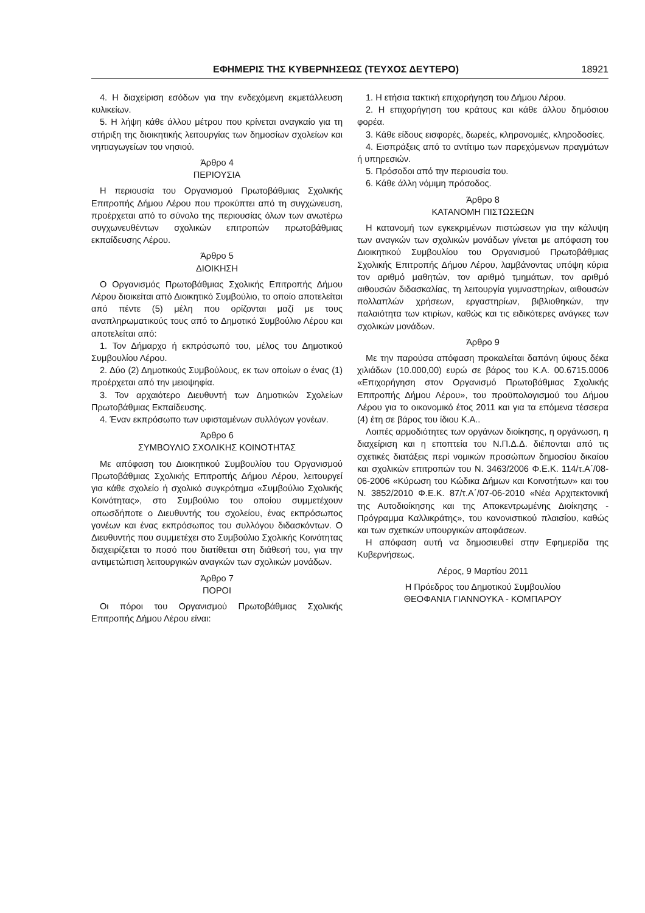ΕΦΗΜΕΡΙΣ ΤΗΣ ΚΥΒΕΡΝΗΣΕΩΣ (ΤΕΥΧΟΣ ΔΕΥΤΕΡΟ) 18921
4. Η διαχείριση εσόδων για την ενδεχόμενη εκμετάλλευση κυλικείων.
5. Η λήψη κάθε άλλου μέτρου που κρίνεται αναγκαίο για τη στήριξη της διοικητικής λειτουργίας των δημοσίων σχολείων και νηπιαγωγείων του νησιού.
Άρθρο 4
ΠΕΡΙΟΥΣΙΑ
Η περιουσία του Οργανισμού Πρωτοβάθμιας Σχολικής Επιτροπής Δήμου Λέρου που προκύπτει από τη συγχώνευση, προέρχεται από το σύνολο της περιουσίας όλων των ανωτέρω συγχωνευθέντων σχολικών επιτροπών πρωτοβάθμιας εκπαίδευσης Λέρου.
Άρθρο 5
ΔΙΟΙΚΗΣΗ
Ο Οργανισμός Πρωτοβάθμιας Σχολικής Επιτροπής Δήμου Λέρου διοικείται από Διοικητικό Συμβούλιο, το οποίο αποτελείται από πέντε (5) μέλη που ορίζονται μαζί με τους αναπληρωματικούς τους από το Δημοτικό Συμβούλιο Λέρου και αποτελείται από:
1. Τον Δήμαρχο ή εκπρόσωπό του, μέλος του Δημοτικού Συμβουλίου Λέρου.
2. Δύο (2) Δημοτικούς Συμβούλους, εκ των οποίων ο ένας (1) προέρχεται από την μειοψηφία.
3. Τον αρχαιότερο Διευθυντή των Δημοτικών Σχολείων Πρωτοβάθμιας Εκπαίδευσης.
4. Έναν εκπρόσωπο των υφισταμένων συλλόγων γονέων.
Άρθρο 6
ΣΥΜΒΟΥΛΙΟ ΣΧΟΛΙΚΗΣ ΚΟΙΝΟΤΗΤΑΣ
Με απόφαση του Διοικητικού Συμβουλίου του Οργανισμού Πρωτοβάθμιας Σχολικής Επιτροπής Δήμου Λέρου, λειτουργεί για κάθε σχολείο ή σχολικό συγκρότημα «Συμβούλιο Σχολικής Κοινότητας», στο Συμβούλιο του οποίου συμμετέχουν οπωσδήποτε ο Διευθυντής του σχολείου, ένας εκπρόσωπος γονέων και ένας εκπρόσωπος του συλλόγου διδασκόντων. Ο Διευθυντής που συμμετέχει στο Συμβούλιο Σχολικής Κοινότητας διαχειρίζεται το ποσό που διατίθεται στη διάθεσή του, για την αντιμετώπιση λειτουργικών αναγκών των σχολικών μονάδων.
Άρθρο 7
ΠΟΡΟΙ
Οι πόροι του Οργανισμού Πρωτοβάθμιας Σχολικής Επιτροπής Δήμου Λέρου είναι:
1. Η ετήσια τακτική επιχορήγηση του Δήμου Λέρου.
2. Η επιχορήγηση του κράτους και κάθε άλλου δημόσιου φορέα.
3. Κάθε είδους εισφορές, δωρεές, κληρονομιές, κληροδοσίες.
4. Εισπράξεις από το αντίτιμο των παρεχόμενων πραγμάτων ή υπηρεσιών.
5. Πρόσοδοι από την περιουσία του.
6. Κάθε άλλη νόμιμη πρόσοδος.
Άρθρο 8
ΚΑΤΑΝΟΜΗ ΠΙΣΤΩΣΕΩΝ
Η κατανομή των εγκεκριμένων πιστώσεων για την κάλυψη των αναγκών των σχολικών μονάδων γίνεται με απόφαση του Διοικητικού Συμβουλίου του Οργανισμού Πρωτοβάθμιας Σχολικής Επιτροπής Δήμου Λέρου, λαμβάνοντας υπόψη κύρια τον αριθμό μαθητών, τον αριθμό τμημάτων, τον αριθμό αιθουσών διδασκαλίας, τη λειτουργία γυμναστηρίων, αιθουσών πολλαπλών χρήσεων, εργαστηρίων, βιβλιοθηκών, την παλαιότητα των κτιρίων, καθώς και τις ειδικότερες ανάγκες των σχολικών μονάδων.
Άρθρο 9
Με την παρούσα απόφαση προκαλείται δαπάνη ύψους δέκα χιλιάδων (10.000,00) ευρώ σε βάρος του Κ.Α. 00.6715.0006 «Επιχορήγηση στον Οργανισμό Πρωτοβάθμιας Σχολικής Επιτροπής Δήμου Λέρου», του προϋπολογισμού του Δήμου Λέρου για το οικονομικό έτος 2011 και για τα επόμενα τέσσερα (4) έτη σε βάρος του ίδιου Κ.Α..
Λοιπές αρμοδιότητες των οργάνων διοίκησης, η οργάνωση, η διαχείριση και η εποπτεία του Ν.Π.Δ.Δ. διέπονται από τις σχετικές διατάξεις περί νομικών προσώπων δημοσίου δικαίου και σχολικών επιτροπών του Ν. 3463/2006 Φ.Ε.Κ. 114/τ.Α΄/08-06-2006 «Κύρωση του Κώδικα Δήμων και Κοινοτήτων» και του Ν. 3852/2010 Φ.Ε.Κ. 87/τ.Α΄/07-06-2010 «Νέα Αρχιτεκτονική της Αυτοδιοίκησης και της Αποκεντρωμένης Διοίκησης - Πρόγραμμα Καλλικράτης», του κανονιστικού πλαισίου, καθώς και των σχετικών υπουργικών αποφάσεων.
Η απόφαση αυτή να δημοσιευθεί στην Εφημερίδα της Κυβερνήσεως.
Λέρος, 9 Μαρτίου 2011
Η Πρόεδρος του Δημοτικού Συμβουλίου
ΘΕΟΦΑΝΙΑ ΓΙΑΝΝΟΥΚΑ - ΚΟΜΠΑΡΟΥ